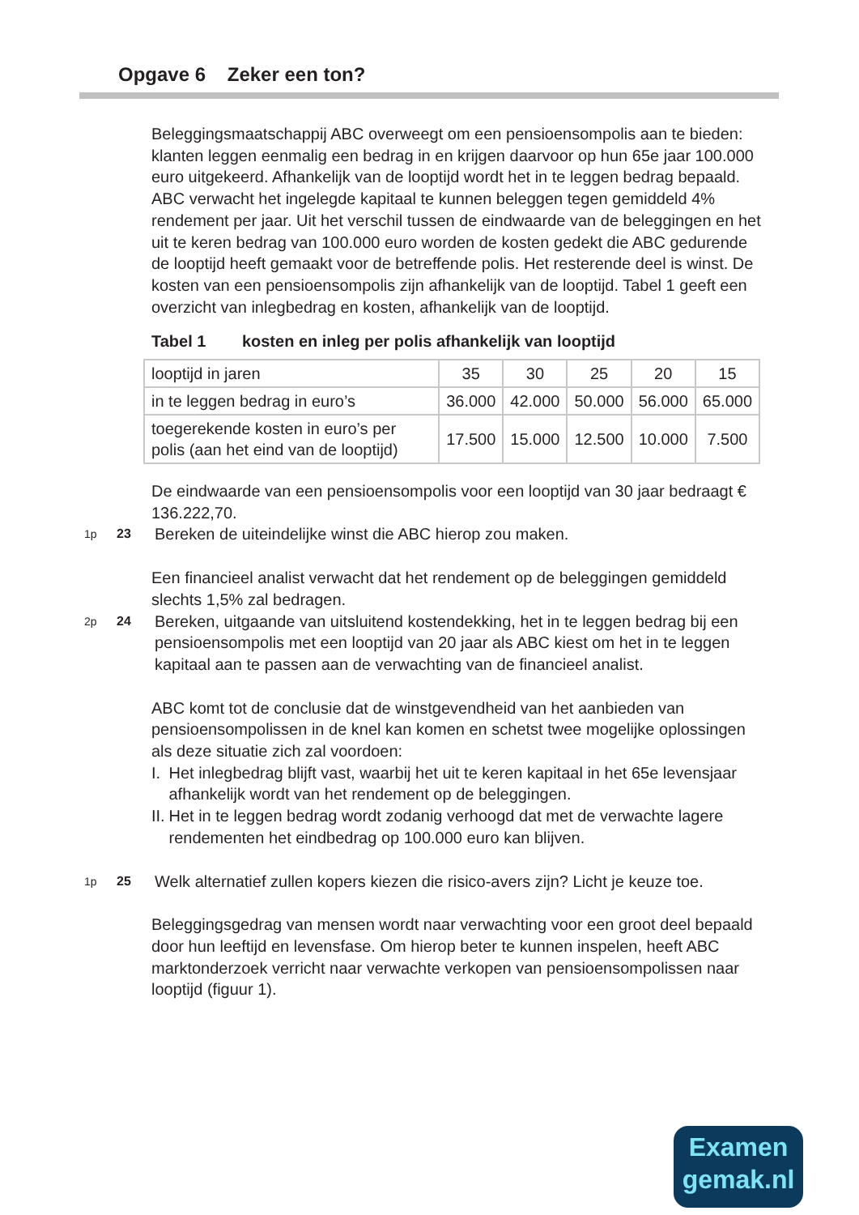Opgave 6 Zeker een ton?
Beleggingsmaatschappij ABC overweegt om een pensioensompolis aan te bieden: klanten leggen eenmalig een bedrag in en krijgen daarvoor op hun 65e jaar 100.000 euro uitgekeerd. Afhankelijk van de looptijd wordt het in te leggen bedrag bepaald. ABC verwacht het ingelegde kapitaal te kunnen beleggen tegen gemiddeld 4% rendement per jaar. Uit het verschil tussen de eindwaarde van de beleggingen en het uit te keren bedrag van 100.000 euro worden de kosten gedekt die ABC gedurende de looptijd heeft gemaakt voor de betreffende polis. Het resterende deel is winst. De kosten van een pensioensompolis zijn afhankelijk van de looptijd. Tabel 1 geeft een overzicht van inlegbedrag en kosten, afhankelijk van de looptijd.
Tabel 1 kosten en inleg per polis afhankelijk van looptijd
| looptijd in jaren | 35 | 30 | 25 | 20 | 15 |
| in te leggen bedrag in euro’s | 36.000 | 42.000 | 50.000 | 56.000 | 65.000 |
| toegerekende kosten in euro’s per polis (aan het eind van de looptijd) | 17.500 | 15.000 | 12.500 | 10.000 | 7.500 |
De eindwaarde van een pensioensompolis voor een looptijd van 30 jaar bedraagt € 136.222,70.
1p 23 Bereken de uiteindelijke winst die ABC hierop zou maken.
Een financieel analist verwacht dat het rendement op de beleggingen gemiddeld slechts 1,5% zal bedragen.
2p 24 Bereken, uitgaande van uitsluitend kostendekking, het in te leggen bedrag bij een pensioensompolis met een looptijd van 20 jaar als ABC kiest om het in te leggen kapitaal aan te passen aan de verwachting van de financieel analist.
ABC komt tot de conclusie dat de winstgevendheid van het aanbieden van pensioensompolissen in de knel kan komen en schetst twee mogelijke oplossingen als deze situatie zich zal voordoen:
I. Het inlegbedrag blijft vast, waarbij het uit te keren kapitaal in het 65e levensjaar afhankelijk wordt van het rendement op de beleggingen.
II. Het in te leggen bedrag wordt zodanig verhoogd dat met de verwachte lagere rendementen het eindbedrag op 100.000 euro kan blijven.
1p 25 Welk alternatief zullen kopers kiezen die risico-avers zijn? Licht je keuze toe.
Beleggingsgedrag van mensen wordt naar verwachting voor een groot deel bepaald door hun leeftijd en levensfase. Om hierop beter te kunnen inspelen, heeft ABC marktonderzoek verricht naar verwachte verkopen van pensioensompolissen naar looptijd (figuur 1).
Examen
gemak.nl